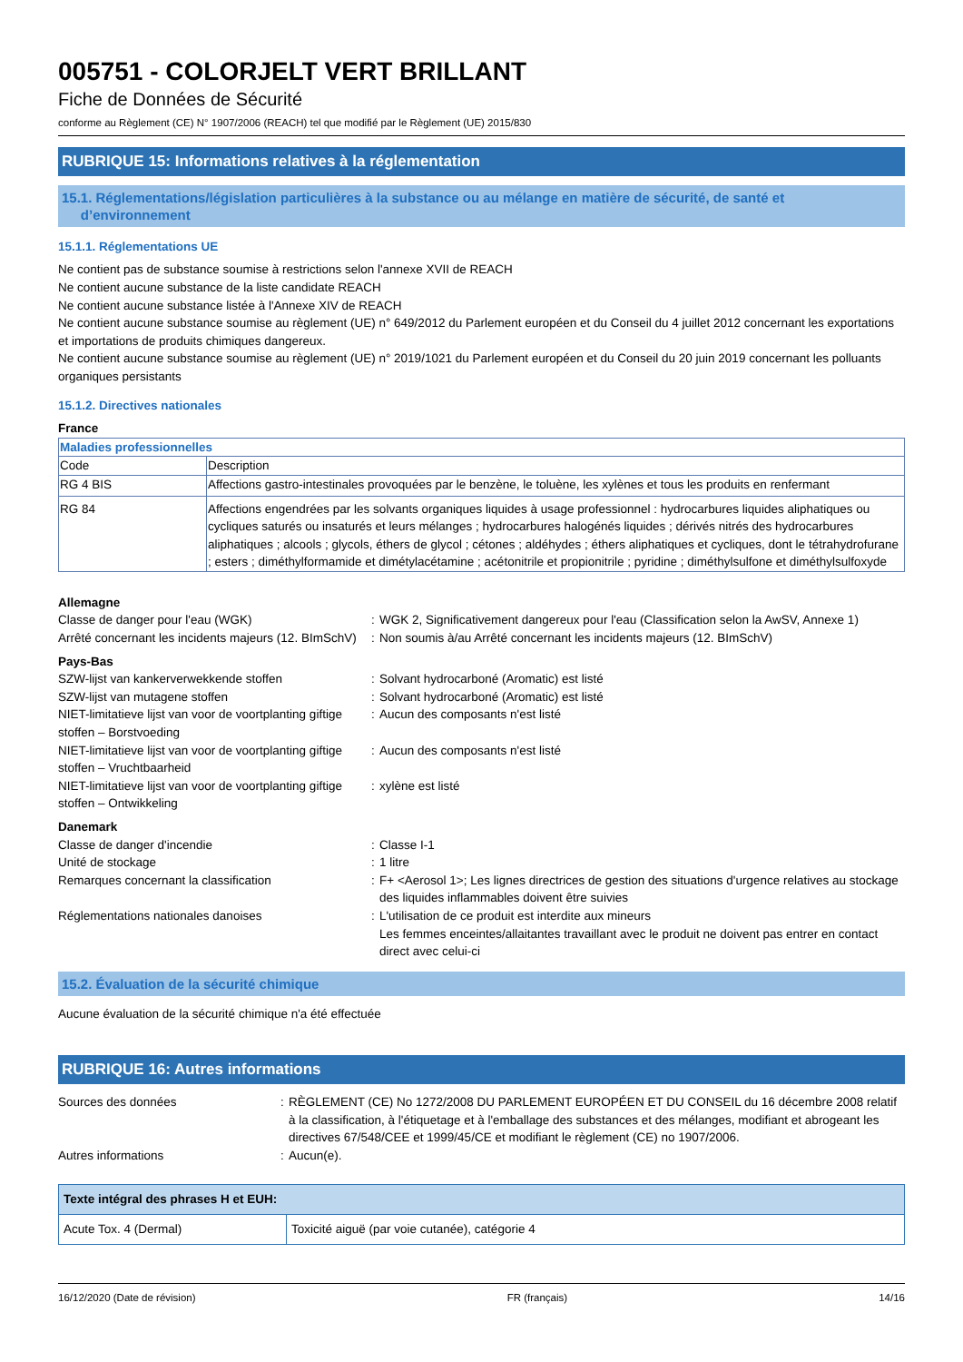005751 - COLORJELT VERT BRILLANT
Fiche de Données de Sécurité
conforme au Règlement (CE) N° 1907/2006 (REACH) tel que modifié par le Règlement (UE) 2015/830
RUBRIQUE 15: Informations relatives à la réglementation
15.1. Réglementations/législation particulières à la substance ou au mélange en matière de sécurité, de santé et
d’environnement
15.1.1. Réglementations UE
Ne contient pas de substance soumise à restrictions selon l'annexe XVII de REACH
Ne contient aucune substance de la liste candidate REACH
Ne contient aucune substance listée à l'Annexe XIV de REACH
Ne contient aucune substance soumise au règlement (UE) n° 649/2012 du Parlement européen et du Conseil du 4 juillet 2012 concernant les exportations et importations de produits chimiques dangereux.
Ne contient aucune substance soumise au règlement (UE) n° 2019/1021 du Parlement européen et du Conseil du 20 juin 2019 concernant les polluants organiques persistants
15.1.2. Directives nationales
France
| Maladies professionnelles | |
| Code | Description |
| RG 4 BIS | Affections gastro-intestinales provoquées par le benzène, le toluène, les xylènes et tous les produits en renfermant |
| RG 84 | Affections engendrées par les solvants organiques liquides à usage professionnel : hydrocarbures liquides aliphatiques ou cycliques saturés ou insaturés et leurs mélanges ; hydrocarbures halogénés liquides ; dérivés nitrés des hydrocarbures aliphatiques ; alcools ; glycols, éthers de glycol ; cétones ; aldéhydes ; éthers aliphatiques et cycliques, dont le tétrahydrofurane ; esters ; diméthylformamide et dimétylacétamine ; acétonitrile et propionitrile ; pyridine ; diméthylsulfone et diméthylsulfoxyde |
Allemagne
| Classe de danger pour l'eau (WGK) | : | WGK 2, Significativement dangereux pour l'eau (Classification selon la AwSV, Annexe 1) |
| Arrêté concernant les incidents majeurs (12. BImSchV) | : | Non soumis à/au Arrêté concernant les incidents majeurs (12. BImSchV) |
Pays-Bas
| SZW-lijst van kankerverwekkende stoffen | : | Solvant hydrocarboné (Aromatic) est listé |
| SZW-lijst van mutagene stoffen | : | Solvant hydrocarboné (Aromatic) est listé |
| NIET-limitatieve lijst van voor de voortplanting giftige stoffen – Borstvoeding | : | Aucun des composants n'est listé |
| NIET-limitatieve lijst van voor de voortplanting giftige stoffen – Vruchtbaarheid | : | Aucun des composants n'est listé |
| NIET-limitatieve lijst van voor de voortplanting giftige stoffen – Ontwikkeling | : | xylène est listé |
Danemark
| Classe de danger d'incendie | : | Classe I-1 |
| Unité de stockage | : | 1 litre |
| Remarques concernant la classification | : | F+ <Aerosol 1>; Les lignes directrices de gestion des situations d'urgence relatives au stockage des liquides inflammables doivent être suivies |
| Réglementations nationales danoises | : | L'utilisation de ce produit est interdite aux mineurs Les femmes enceintes/allaitantes travaillant avec le produit ne doivent pas entrer en contact direct avec celui-ci |
15.2. Évaluation de la sécurité chimique
Aucune évaluation de la sécurité chimique n'a été effectuée
RUBRIQUE 16: Autres informations
| Sources des données | : | RÈGLEMENT (CE) No 1272/2008 DU PARLEMENT EUROPÉEN ET DU CONSEIL du 16 décembre 2008 relatif à la classification, à l'étiquetage et à l'emballage des substances et des mélanges, modifiant et abrogeant les directives 67/548/CEE et 1999/45/CE et modifiant le règlement (CE) no 1907/2006. |
| Autres informations | : | Aucun(e). |
| Texte intégral des phrases H et EUH: | |
| Acute Tox. 4 (Dermal) | Toxicité aiguë (par voie cutanée), catégorie 4 |
16/12/2020 (Date de révision) FR (français) 14/16